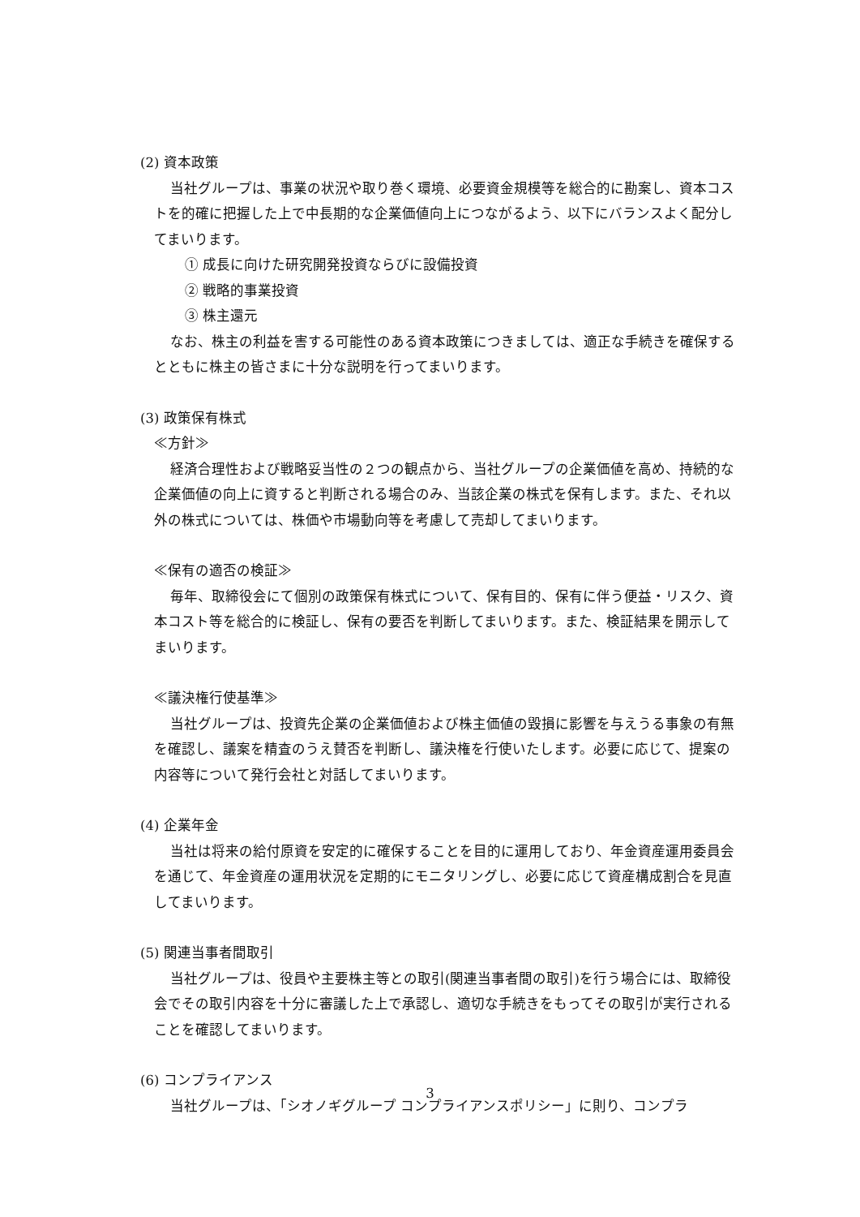(2) 資本政策
当社グループは、事業の状況や取り巻く環境、必要資金規模等を総合的に勘案し、資本コストを的確に把握した上で中長期的な企業価値向上につながるよう、以下にバランスよく配分してまいります。
① 成長に向けた研究開発投資ならびに設備投資
② 戦略的事業投資
③ 株主還元
なお、株主の利益を害する可能性のある資本政策につきましては、適正な手続きを確保するとともに株主の皆さまに十分な説明を行ってまいります。
(3) 政策保有株式
≪方針≫
経済合理性および戦略妥当性の２つの観点から、当社グループの企業価値を高め、持続的な企業価値の向上に資すると判断される場合のみ、当該企業の株式を保有します。また、それ以外の株式については、株価や市場動向等を考慮して売却してまいります。
≪保有の適否の検証≫
毎年、取締役会にて個別の政策保有株式について、保有目的、保有に伴う便益・リスク、資本コスト等を総合的に検証し、保有の要否を判断してまいります。また、検証結果を開示してまいります。
≪議決権行使基準≫
当社グループは、投資先企業の企業価値および株主価値の毀損に影響を与えうる事象の有無を確認し、議案を精査のうえ賛否を判断し、議決権を行使いたします。必要に応じて、提案の内容等について発行会社と対話してまいります。
(4) 企業年金
当社は将来の給付原資を安定的に確保することを目的に運用しており、年金資産運用委員会を通じて、年金資産の運用状況を定期的にモニタリングし、必要に応じて資産構成割合を見直してまいります。
(5) 関連当事者間取引
当社グループは、役員や主要株主等との取引(関連当事者間の取引)を行う場合には、取締役会でその取引内容を十分に審議した上で承認し、適切な手続きをもってその取引が実行されることを確認してまいります。
(6) コンプライアンス
当社グループは、「シオノギグループ コンプライアンスポリシー」に則り、コンプラ
3